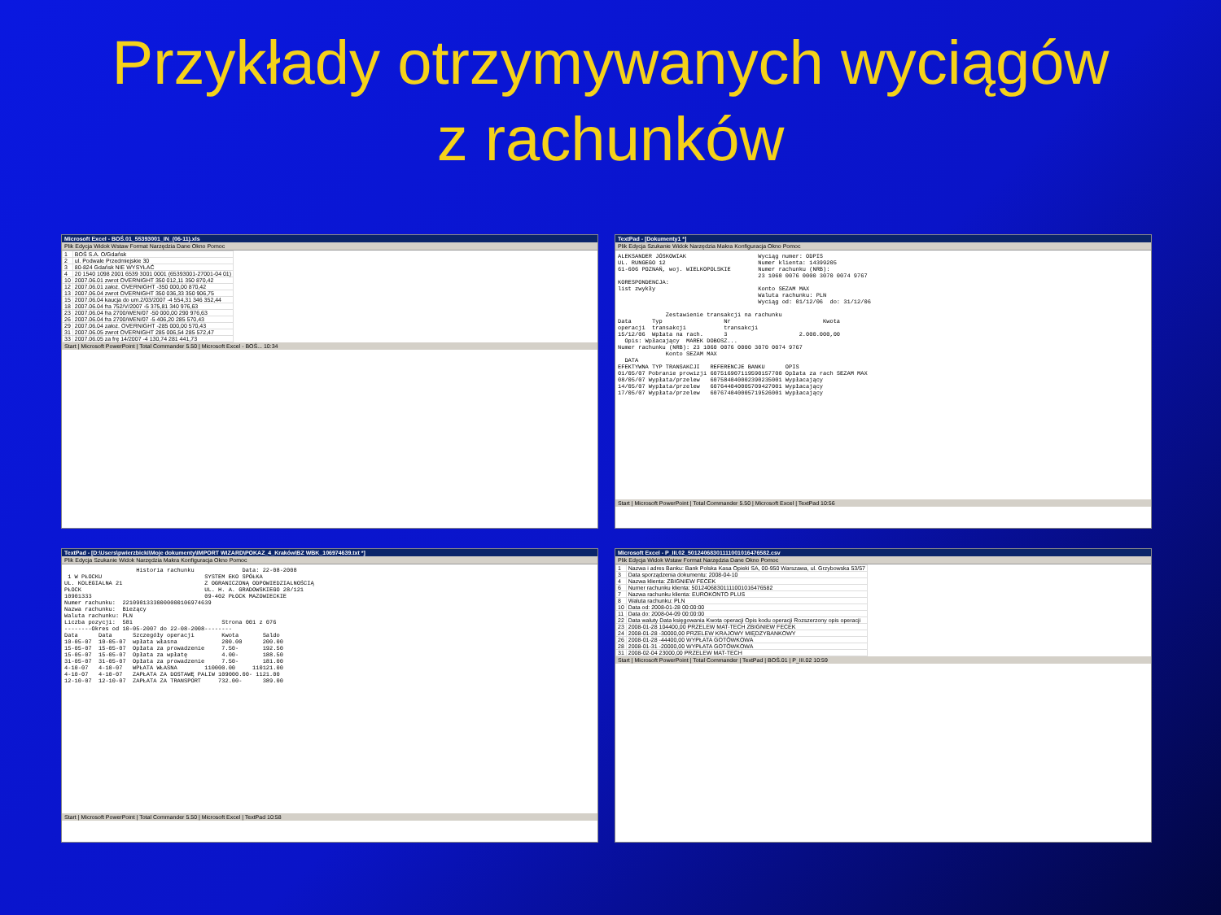Przykłady otrzymywanych wyciągów
z rachunków
Microsoft Excel - BOŚ.01_55393001_IN_(06-11).xls
Plik Edycja Widok Wstaw Format Narzędzia Dane Okno Pomoc
| 1 | BOŚ S.A. O/Gdańsk |
| 2 | ul. Podwale Przedmiejskie 30 |
| 3 | 80-824 Gdańsk NIE WYSYŁAĆ |
| 4 | 20 1540 1098 2001 6539 3001 0001 (65393001-27001-04 01) |
| 10 | 2007.06.01 zwrot OVERNIGHT 350 012,11 350 870,42 |
| 12 | 2007.06.01 założ. OVERNIGHT -350 000,00 870,42 |
| 13 | 2007.06.04 zwrot OVERNIGHT 350 036,33 350 906,75 |
| 15 | 2007.06.04 kaucja do um.2/03/2007 -4 554,31 346 352,44 |
| 18 | 2007.06.04 fra 752/V/2007 -5 375,81 340 976,63 |
| 23 | 2007.06.04 fra 2700/WEN/07 -50 000,00 290 976,63 |
| 26 | 2007.06.04 fra 2700/WEN/07 -5 406,20 285 570,43 |
| 29 | 2007.06.04 założ. OVERNIGHT -285 000,00 570,43 |
| 31 | 2007.06.05 zwrot OVERNIGHT 285 006,54 285 572,47 |
| 33 | 2007.06.05 za frę 14/2007 -4 130,74 281 441,73 |
Start | Microsoft PowerPoint | Total Commander 5.50 | Microsoft Excel - BOŚ... 10:34
TextPad - [Dokumenty1 *]
Plik Edycja Szukanie Widok Narzędzia Makra Konfiguracja Okno Pomoc
ALEKSANDER JÓSKOWIAK Wyciąg numer: ODPIS UL. RUNGEGO 12 Numer klienta: 14399205 61-606 POZNAŃ, woj. WIELKOPOLSKIE Numer rachunku (NRB): 23 1060 0076 0000 3070 0074 9767 KORESPONDENCJA: list zwykły Konto SEZAM MAX Waluta rachunku: PLN Wyciąg od: 01/12/06 do: 31/12/06 Zestawienie transakcji na rachunku Data Typ Nr Kwota operacji transakcji transakcji 15/12/06 Wpłata na rach. 3 2.000.000,00 Opis: Wpłacający MAREK DOBOSZ... Numer rachunku (NRB): 23 1060 0076 0000 3070 0074 9767 Konto SEZAM MAX DATA EFEKTYWNA TYP TRANSAKCJI REFERENCJE BANKU OPIS 01/05/07 Pobranie prowizji 607516907119590157700 Opłata za rach SEZAM MAX 08/05/07 Wypłata/przelew 607584040002390235001 Wypłacający 14/05/07 Wypłata/przelew 607644040005709427001 Wypłacający 17/05/07 Wypłata/przelew 607674040005719526001 Wypłacający
Start | Microsoft PowerPoint | Total Commander 5.50 | Microsoft Excel | TextPad 10:56
TextPad - [D:\Users\pwierzbicki\Moje dokumenty\IMPORT WIZARD\POKAZ_4_Kraków\BZ WBK_106974639.txt *]
Plik Edycja Szukanie Widok Narzędzia Makra Konfiguracja Okno Pomoc
Historia rachunku Data: 22-08-2008 1 W PŁOCKU SYSTEM EKO SPÓŁKA UL. KOLEGIALNA 21 Z OGRANICZONĄ ODPOWIEDZIALNOŚCIĄ PŁOCK UL. H. A. GRADOWSKIEGO 28/121 10901333 09-402 PŁOCK MAZOWIECKIE Numer rachunku: 22109013330000000106974639 Nazwa rachunku: Bieżący Waluta rachunku: PLN Liczba pozycji: 581 Strona 001 z 076 --------Okres od 10-05-2007 do 22-08-2008-------- Data Data Szczegóły operacji Kwota Saldo 10-05-07 10-05-07 wpłata własna 200.00 200.00 15-05-07 15-05-07 Opłata za prowadzenie 7.50- 192.50 15-05-07 15-05-07 Opłata za wpłatę 4.00- 188.50 31-05-07 31-05-07 Opłata za prowadzenie 7.50- 181.00 4-10-07 4-10-07 WPŁATA WŁASNA 110000.00 110121.00 4-10-07 4-10-07 ZAPŁATA ZA DOSTAWĘ PALIW 109000.00- 1121.00 12-10-07 12-10-07 ZAPŁATA ZA TRANSPORT 732.00- 389.00
Start | Microsoft PowerPoint | Total Commander 5.50 | Microsoft Excel | TextPad 10:58
Microsoft Excel - P_III.02_50124068301111001016476582.csv
Plik Edycja Widok Wstaw Format Narzędzia Dane Okno Pomoc
| 1 | Nazwa i adres Banku: Bank Polska Kasa Opieki SA, 00-950 Warszawa, ul. Grzybowska 53/57 |
| 3 | Data sporządzenia dokumentu: 2008-04-10 |
| 4 | Nazwa klienta: ZBIGNIEW FECEK |
| 6 | Numer rachunku klienta: 50124068301111001016476582 |
| 7 | Nazwa rachunku klienta: EUROKONTO PLUS |
| 8 | Waluta rachunku: PLN |
| 10 | Data od: 2008-01-28 00:00:00 |
| 11 | Data do: 2008-04-09 00:00:00 |
| 22 | Data waluty Data księgowania Kwota operacji Opis kodu operacji Rozszerzony opis operacji |
| 23 | 2008-01-28 104400,00 PRZELEW MAT-TECH ZBIGNIEW FECEK |
| 24 | 2008-01-28 -30000,00 PRZELEW KRAJOWY MIĘDZYBANKOWY |
| 26 | 2008-01-28 -44400,00 WYPŁATA GOTÓWKOWA |
| 28 | 2008-01-31 -20000,00 WYPŁATA GOTÓWKOWA |
| 31 | 2008-02-04 23000,00 PRZELEW MAT-TECH |
Start | Microsoft PowerPoint | Total Commander | TextPad | BOŚ.01 | P_III.02 10:59